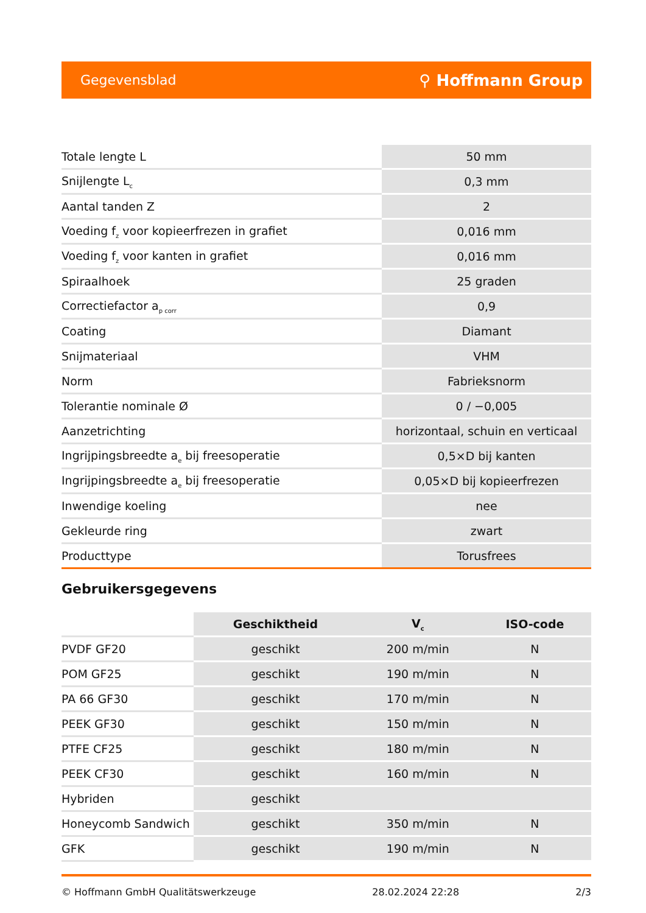Gegevensblad ⚲ Hoffmann Group
| Totale lengte L | 50 mm |
| Snijlengte L<sub>c</sub> | 0,3 mm |
| Aantal tanden Z | 2 |
| Voeding f<sub>z</sub> voor kopieerfrezen in grafiet | 0,016 mm |
| Voeding f<sub>z</sub> voor kanten in grafiet | 0,016 mm |
| Spiraalhoek | 25 graden |
| Correctiefactor a<sub>p corr</sub> | 0,9 |
| Coating | Diamant |
| Snijmateriaal | VHM |
| Norm | Fabrieksnorm |
| Tolerantie nominale Ø | 0 / −0,005 |
| Aanzetrichting | horizontaal, schuin en verticaal |
| Ingrijpingsbreedte a<sub>e</sub> bij freesoperatie | 0,5×D bij kanten |
| Ingrijpingsbreedte a<sub>e</sub> bij freesoperatie | 0,05×D bij kopieerfrezen |
| Inwendige koeling | nee |
| Gekleurde ring | zwart |
| Producttype | Torusfrees |
Gebruikersgegevens
| | Geschiktheid | V<sub>c</sub> | ISO-code |
| --- | --- | --- | --- |
| PVDF GF20 | geschikt | 200 m/min | N |
| POM GF25 | geschikt | 190 m/min | N |
| PA 66 GF30 | geschikt | 170 m/min | N |
| PEEK GF30 | geschikt | 150 m/min | N |
| PTFE CF25 | geschikt | 180 m/min | N |
| PEEK CF30 | geschikt | 160 m/min | N |
| Hybriden | geschikt | | |
| Honeycomb Sandwich | geschikt | 350 m/min | N |
| GFK | geschikt | 190 m/min | N |
© Hoffmann GmbH Qualitätswerkzeuge 28.02.2024 22:28 2/3